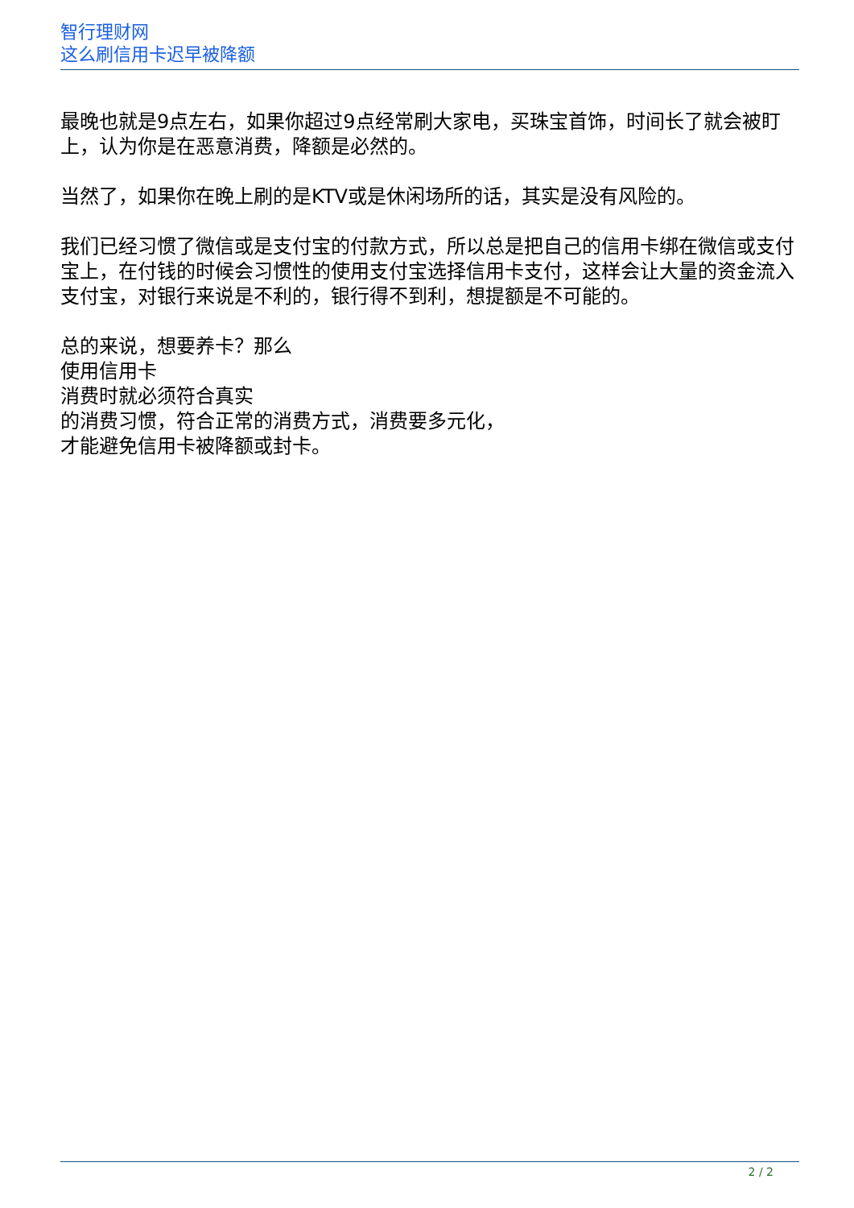智行理财网
这么刷信用卡迟早被降额
最晚也就是9点左右，如果你超过9点经常刷大家电，买珠宝首饰，时间长了就会被盯上，认为你是在恶意消费，降额是必然的。
当然了，如果你在晚上刷的是KTV或是休闲场所的话，其实是没有风险的。
我们已经习惯了微信或是支付宝的付款方式，所以总是把自己的信用卡绑在微信或支付宝上，在付钱的时候会习惯性的使用支付宝选择信用卡支付，这样会让大量的资金流入支付宝，对银行来说是不利的，银行得不到利，想提额是不可能的。
总的来说，想要养卡？那么
使用信用卡
消费时就必须符合真实
的消费习惯，符合正常的消费方式，消费要多元化，
才能避免信用卡被降额或封卡。
2 / 2